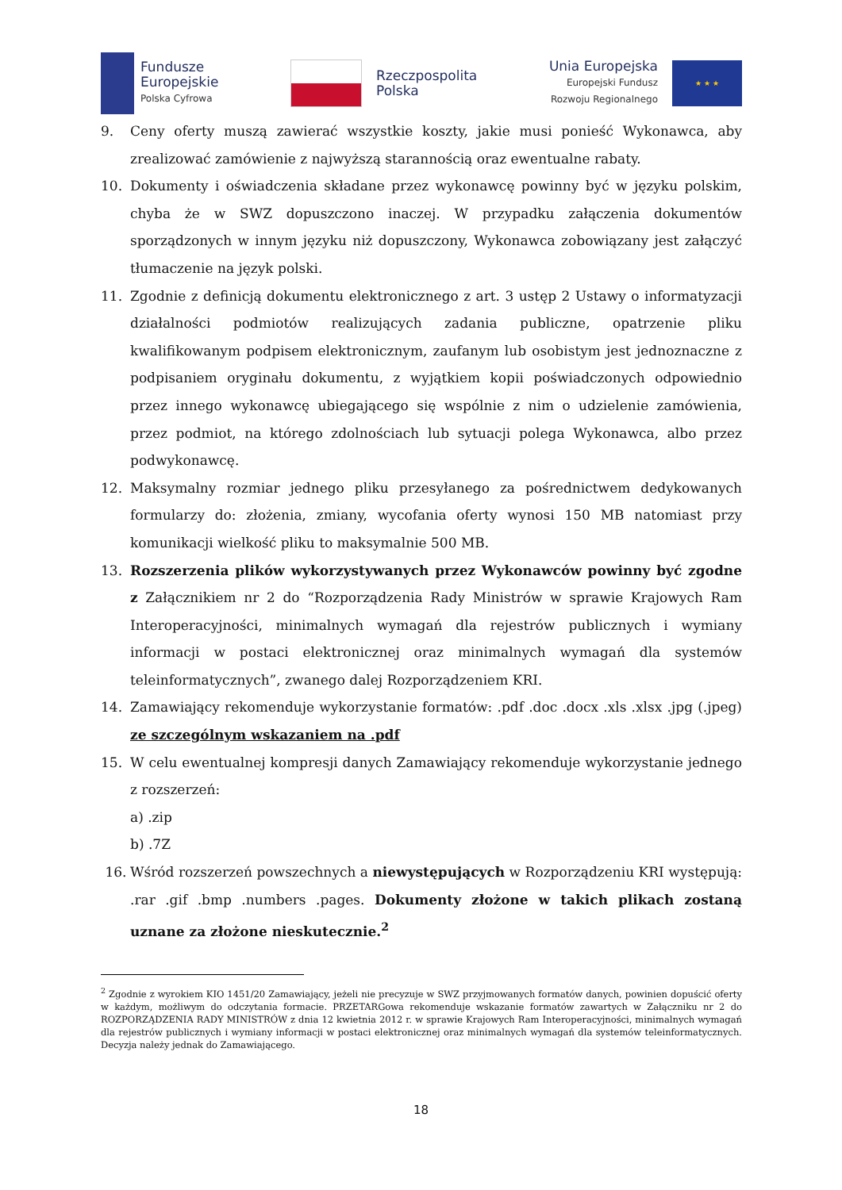Fundusze
Europejskie
Polska Cyfrowa
Rzeczpospolita
Polska
Unia Europejska
Europejski Fundusz
Rozwoju Regionalnego
★ ★ ★
9. Ceny oferty muszą zawierać wszystkie koszty, jakie musi ponieść Wykonawca, aby zrealizować zamówienie z najwyższą starannością oraz ewentualne rabaty.
10. Dokumenty i oświadczenia składane przez wykonawcę powinny być w języku polskim, chyba że w SWZ dopuszczono inaczej. W przypadku załączenia dokumentów sporządzonych w innym języku niż dopuszczony, Wykonawca zobowiązany jest załączyć tłumaczenie na język polski.
11. Zgodnie z definicją dokumentu elektronicznego z art. 3 ustęp 2 Ustawy o informatyzacji działalności podmiotów realizujących zadania publiczne, opatrzenie pliku kwalifikowanym podpisem elektronicznym, zaufanym lub osobistym jest jednoznaczne z podpisaniem oryginału dokumentu, z wyjątkiem kopii poświadczonych odpowiednio przez innego wykonawcę ubiegającego się wspólnie z nim o udzielenie zamówienia, przez podmiot, na którego zdolnościach lub sytuacji polega Wykonawca, albo przez podwykonawcę.
12. Maksymalny rozmiar jednego pliku przesyłanego za pośrednictwem dedykowanych formularzy do: złożenia, zmiany, wycofania oferty wynosi 150 MB natomiast przy komunikacji wielkość pliku to maksymalnie 500 MB.
13. Rozszerzenia plików wykorzystywanych przez Wykonawców powinny być zgodne z Załącznikiem nr 2 do “Rozporządzenia Rady Ministrów w sprawie Krajowych Ram Interoperacyjności, minimalnych wymagań dla rejestrów publicznych i wymiany informacji w postaci elektronicznej oraz minimalnych wymagań dla systemów teleinformatycznych”, zwanego dalej Rozporządzeniem KRI.
14. Zamawiający rekomenduje wykorzystanie formatów: .pdf .doc .docx .xls .xlsx .jpg (.jpeg) ze szczególnym wskazaniem na .pdf
15. W celu ewentualnej kompresji danych Zamawiający rekomenduje wykorzystanie jednego z rozszerzeń:
a) .zip
b) .7Z
16. Wśród rozszerzeń powszechnych a niewystępujących w Rozporządzeniu KRI występują: .rar .gif .bmp .numbers .pages. Dokumenty złożone w takich plikach zostaną uznane za złożone nieskutecznie.<sup>2</sup>
<sup>2</sup> Zgodnie z wyrokiem KIO 1451/20 Zamawiający, jeżeli nie precyzuje w SWZ przyjmowanych formatów danych, powinien dopuścić oferty w każdym, możliwym do odczytania formacie. PRZETARGowa rekomenduje wskazanie formatów zawartych w Załączniku nr 2 do ROZPORZĄDZENIA RADY MINISTRÓW z dnia 12 kwietnia 2012 r. w sprawie Krajowych Ram Interoperacyjności, minimalnych wymagań dla rejestrów publicznych i wymiany informacji w postaci elektronicznej oraz minimalnych wymagań dla systemów teleinformatycznych. Decyzja należy jednak do Zamawiającego.
18